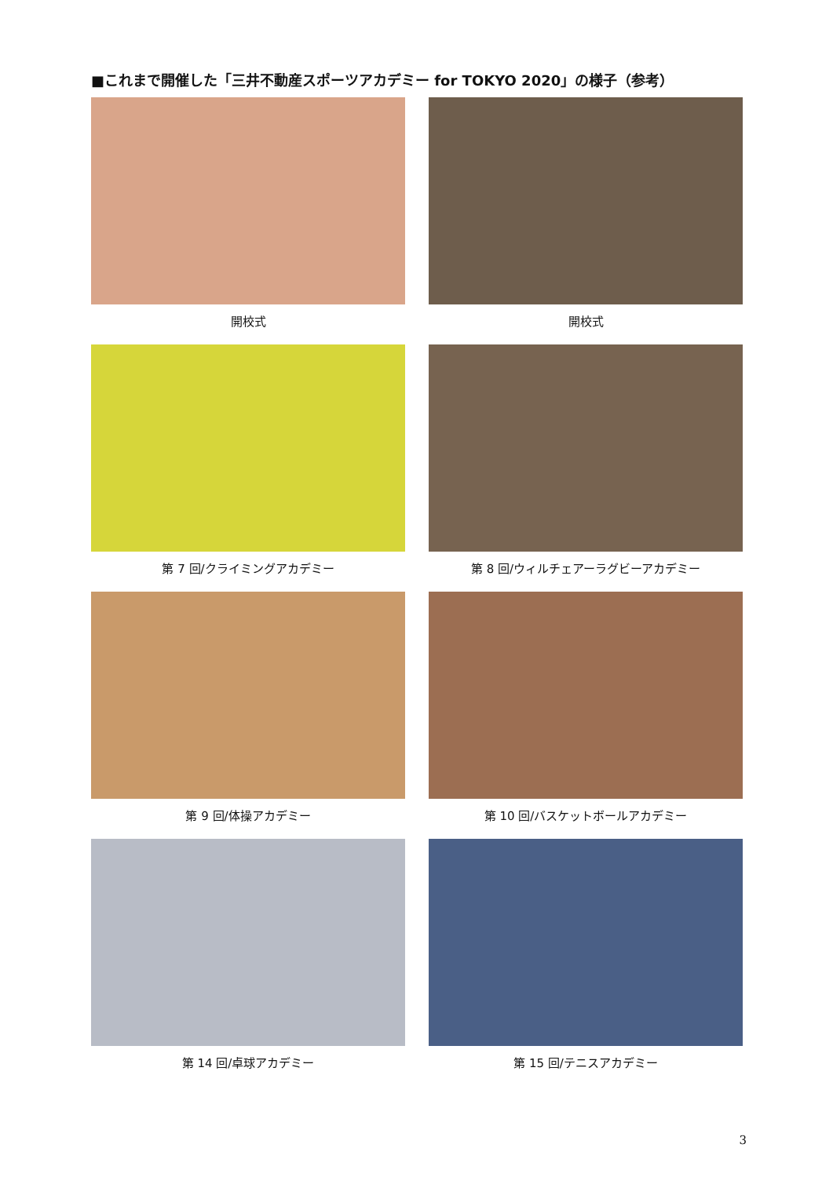■これまで開催した「三井不動産スポーツアカデミー for TOKYO 2020」の様子（参考）
開校式
開校式
第 7 回/クライミングアカデミー
第 8 回/ウィルチェアーラグビーアカデミー
第 9 回/体操アカデミー
第 10 回/バスケットボールアカデミー
第 14 回/卓球アカデミー
第 15 回/テニスアカデミー
3